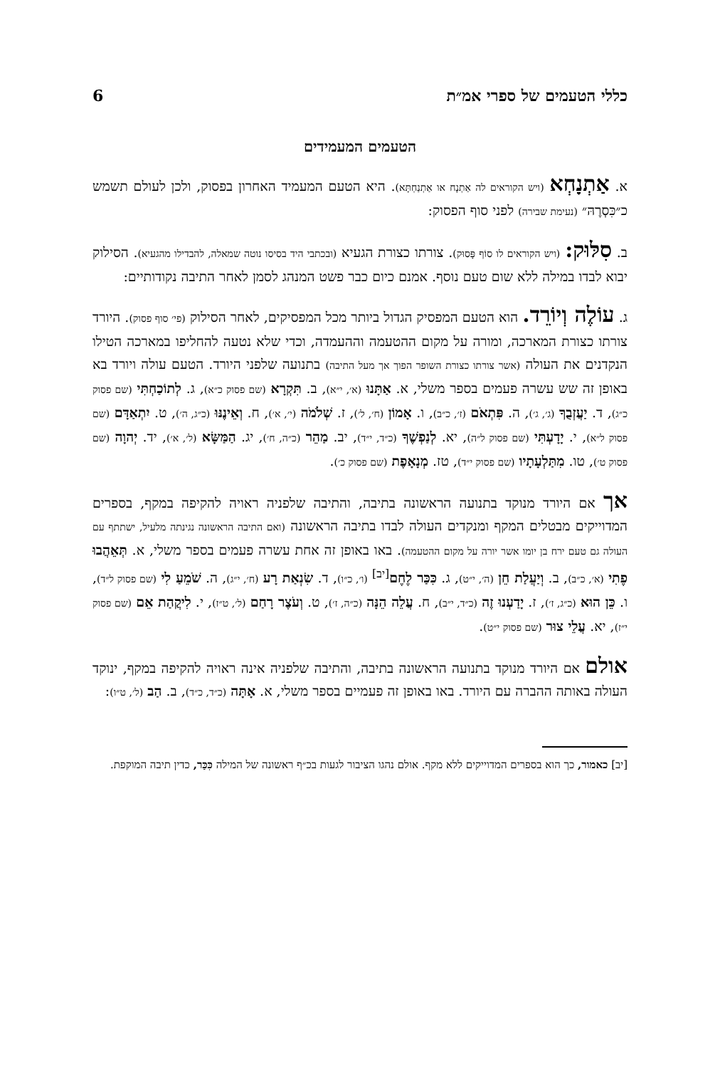כללי הטעמים של ספרי אמ״ת 6
הטעמים המעמידים
א. אַתְנָחְא (ויש הקוראים לה אַתְנָח או אַתְנַחְתָּא). היא הטעם המעמיד האחרון בפסוק, ולכן לעולם תשמש כ״כִּסְרֶהּ״ (נעימת שבירה) לפני סוף הפסוק:
ב. סִלּוּק: (ויש הקוראים לו סוֹף פָּסוּק). צורתו כצורת הגעיא (ובכתבי היד בסיסו נוטה שמאלה, להבדילו מהגעיא). הסילוק יבוא לבדו במילה ללא שום טעם נוסף. אמנם כיום כבר פשט המנהג לסמן לאחר התיבה נקודותיים:
ג. עוֹלֶה וְיוֹרֵד. הוא הטעם המפסיק הגדול ביותר מכל המפסיקים, לאחר הסילוק (פי׳ סוף פסוק). היורד צורתו כצורת המארכה, ומורה על מקום ההטעמה וההעמדה, וכדי שלא נטעה להחליפו במארכה הטילו הנקדנים את העולה (אשר צורתו כצורת השופר הפוך אך מעל התיבה) בתנועה שלפני היורד. הטעם עולה ויורד בא באופן זה שש עשרה פעמים בספר משלי, א. אַתָּנוּ (א׳, י״א), ב. תִּקְרָא (שם פסוק כ״א), ג. לְתוֹכַחְתִּי (שם פסוק כ״ג), ד. יַעֲזְבֻךָ (ג׳, ג׳), ה. פִּתְאֹם (ז׳, כ״ב), ו. אָמוֹן (ח׳, ל׳), ז. שְׁלֹמֹה (י׳, א׳), ח. וְאֵינֶנּוּ (כ״ג, ה׳), ט. יִתְאַדָּם (שם פסוק ל״א), י. יָדָעְתִּי (שם פסוק ל״ה), יא. לְנַפְשֶׁךָ (כ״ד, י״ד), יב. מַהֵר (כ״ה, ח׳), יג. הַמַּשָּׂא (ל׳, א׳), יד. יְהוָה (שם פסוק ט׳), טו. מִתַּלְעָתָיו (שם פסוק י״ד), טז. מְנָאָפֶת (שם פסוק כ׳).
אך אם היורד מנוקד בתנועה הראשונה בתיבה, והתיבה שלפניה ראויה להקיפה במקף, בספרים המדוייקים מבטלים המקף ומנקדים העולה לבדו בתיבה הראשונה (ואם התיבה הראשונה נגינתה מלעיל, ישתתף עם העולה גם טעם ירח בן יומו אשר יורה על מקום ההטעמה). באו באופן זה אחת עשרה פעמים בספר משלי, א. תְּאֵהֲבוּ פֶתִי (א׳, כ״ב), ב. וְיַעֲלַת חֵן (ה׳, י״ט), ג. כִּכַּר לֶחֶם<sup>[יב]</sup> (ו׳, כ״ו), ד. שִׂנְאַת רָע (ח׳, י״ג), ה. שֹׁמֵעַ לִי (שם פסוק ל״ד), ו. כֵּן הוּא (כ״ג, ז׳), ז. יָדַעְנוּ זֶה (כ״ד, י״ב), ח. עֲלֵה הֵנָּה (כ״ה, ז׳), ט. וְעֹצֶר רָחַם (ל׳, ט״ז), י. לִיקֲהַת אֵם (שם פסוק י״ז), יא. עֲלֵי צוּר (שם פסוק י״ט).
אולם אם היורד מנוקד בתנועה הראשונה בתיבה, והתיבה שלפניה אינה ראויה להקיפה במקף, ינוקד העולה באותה ההברה עם היורד. באו באופן זה פעמיים בספר משלי, א. אָתָּה (כ״ד, כ״ד), ב. הַב (ל׳, ט״ו):
[יב] כאמור, כך הוא בספרים המדוייקים ללא מקף. אולם נהגו הציבור לגעות בכ״ף ראשונה של המילה כִּכַּר, כדין תיבה המוקפת.